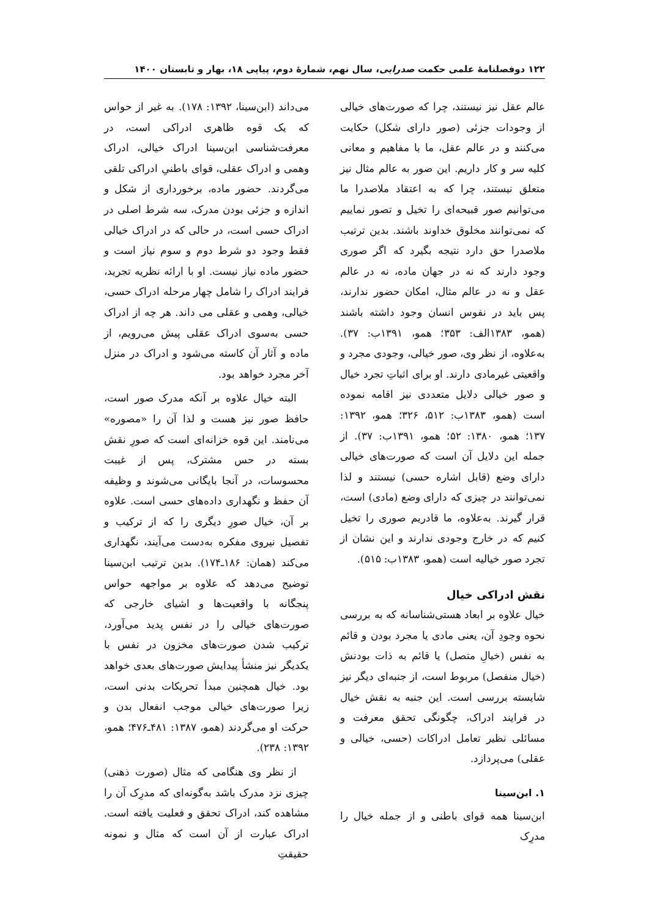۱۲۲ دوفصلنامهٔ علمی حکمت صدرایی، سال نهم، شمارهٔ دوم، پیاپی ۱۸، بهار و تابستان ۱۴۰۰
عالم عقل نیز نیستند، چرا که صورت‌های خیالی از وجودات جزئی (صور دارای شکل) حکایت می‌کنند و در عالم عقل، ما با مفاهیم و معانی کلیه سر و کار داریم. این صور به عالم مثال نیز متعلق نیستند، چرا که به اعتقاد ملاصدرا ما می‌توانیم صور قبیحه‌ای را تخیل و تصور نماییم که نمی‌توانند مخلوق خداوند باشند. بدین ترتیب ملاصدرا حق دارد نتیجه بگیرد که اگر صوری وجود دارند که نه در جهان ماده، نه در عالم عقل و نه در عالم مثال، امکان حضور ندارند، پس باید در نفوس انسان وجود داشته باشند (همو، ۱۳۸۳الف: ۳۵۳؛ همو، ۱۳۹۱ب: ۳۷). به‌علاوه، از نظر وی، صور خیالی، وجودی مجرد و واقعیتی غیرمادی دارند. او برای اثباتِ تجرد خیال و صور خیالی دلایل متعددی نیز اقامه نموده است (همو، ۱۳۸۳ب: ۵۱۲، ۳۲۶؛ همو، ۱۳۹۲: ۱۳۷؛ همو، ۱۳۸۰: ۵۲؛ همو، ۱۳۹۱ب: ۳۷). از جمله این دلایل آن است که صورت‌های خیالی دارای وضع (قابل اشاره حسی) نیستند و لذا نمی‌توانند در چیزی که دارای وضع (مادی) است، قرار گیرند. به‌علاوه، ما قادریم صوری را تخیل کنیم که در خارج وجودی ندارند و این نشان از تجرد صور خیالیه است (همو، ۱۳۸۳ب: ۵۱۵).
نقش ادراکی خیال
خیال علاوه بر ابعاد هستی‌شناسانه که به بررسی نحوه وجودِ آن، یعنی مادی یا مجرد بودن و قائم به نفس (خیالِ متصل) یا قائم به ذات بودنش (خیال منفصل) مربوط است، از جنبه‌ای دیگر نیز شایسته بررسی است. این جنبه به نقش خیال در فرایند ادراک، چگونگی تحقق معرفت و مسائلی نظیر تعامل ادراکات (حسی، خیالی و عقلی) می‌پردازد.
۱. ابن‌سینا
ابن‌سینا همه قوای باطنی و از جمله خیال را مدرِک
می‌داند (ابن‌سینا، ۱۳۹۲: ۱۷۸). به غیر از حواس که یک قوه ظاهری ادراکی است، در معرفت‌شناسی ابن‌سینا ادراک خیالی، ادراک وهمی و ادراک عقلی، قوای باطنیِ ادراکی تلقی می‌گردند. حضور ماده، برخورداری از شکل و اندازه و جزئی بودن مدرک، سه شرط اصلی در ادراک حسی است، در حالی که در ادراک خیالی فقط وجود دو شرط دوم و سوم نیاز است و حضور ماده نیاز نیست. او با ارائه نظریه تجرید، فرایند ادراک را شامل چهار مرحله ادراک حسی، خیالی، وهمی و عقلی می داند. هر چه از ادراک حسی به‌سوی ادراک عقلی پیش می‌رویم، از ماده و آثار آن کاسته می‌شود و ادراک در منزل آخر مجرد خواهد بود.
البته خیال علاوه بر آنکه مدرک صور است، حافظ صور نیز هست و لذا آن را «مصوره» می‌نامند. این قوه خزانه‌ای است که صورِ نقش بسته در حس مشترک، پس از غیبت محسوسات، در آنجا بایگانی می‌شوند و وظیفه آن حفظ و نگهداری داده‌های حسی است. علاوه بر آن، خیال صورِ دیگری را که از ترکیب و تفصیل نیروی مفکره به‌دست می‌آیند، نگهداری می‌کند (همان: ۱۸۶ـ۱۷۴). بدین ترتیب ابن‌سینا توضیح می‌دهد که علاوه بر مواجهه حواس پنجگانه با واقعیت‌ها و اشیای خارجی که صورت‌های خیالی را در نفس پدید می‌آورد، ترکیب شدن صورت‌های مخزون در نفس با یکدیگر نیز منشأ پیدایش صورت‌های بعدی خواهد بود. خیال همچنین مبدأ تحریکات بدنی است، زیرا صورت‌های خیالی موجب انفعال بدن و حرکت او می‌گردند (همو، ۱۳۸۷: ۴۸۱ـ۴۷۶؛ همو، ۱۳۹۲: ۲۳۸).
از نظر وی هنگامی که مثال (صورت ذهنی) چیزی نزد مدرک باشد به‌گونه‌ای که مدرِک آن را مشاهده کند، ادراک تحقق و فعلیت یافته است. ادراک عبارت از آن است که مثال و نمونه حقیقتِ